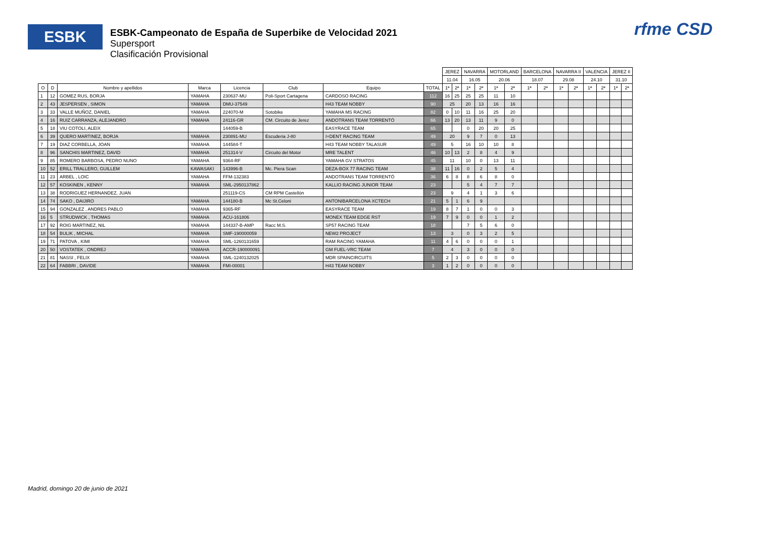ESBK
ESBK-Campeonato de España de Superbike de Velocidad 2021
Supersport
Clasificación Provisional
rfme CSD
| | | | | | | | | JEREZ | | NAVARRA | | MOTORLAND | | BARCELONA | | NAVARRA II | | VALENCIA | | JEREZ II | |
| | | | | | | | | 11.04 | | 16.05 | | 20.06 | | 18.07 | | 29.08 | | 24.10 | | 31.10 | |
| O | D | Nombre y apellidos | Marca | Licencia | Club | Equipo | TOTAL | 1ª | 2ª | 1ª | 2ª | 1ª | 2ª | 1ª | 2ª | 1ª | 2ª | 1ª | 2ª | 1ª | 2ª |
| 1 | 12 | GOMEZ RUS, BORJA | YAMAHA | 230637-MU | Poli-Sport Cartagena | CARDOSO RACING | 112 | 16 | 25 | 25 | 25 | 11 | 10 | | | | | | | | |
| 2 | 43 | JESPERSEN , SIMON | YAMAHA | DMU-37549 | | H43 TEAM NOBBY | 90 | 25 | | 20 | 13 | 16 | 16 | | | | | | | | |
| 3 | 33 | VALLE MUÑOZ, DANIEL | YAMAHA | 224070-M | Sotobike | YAMAHA MS RACING | 82 | 0 | 10 | 11 | 16 | 25 | 20 | | | | | | | | |
| 4 | 16 | RUIZ CARRANZA, ALEJANDRO | YAMAHA | 24116-GR | CM. Circuito de Jerez | ANDOTRANS TEAM TORRENTÓ | 66 | 13 | 20 | 13 | 11 | 9 | 0 | | | | | | | | |
| 5 | 18 | VIU COTOLI, ALEIX | | 144059-B | | EASYRACE TEAM | 65 | | | 0 | 20 | 20 | 25 | | | | | | | | |
| 6 | 39 | QUERO MARTINEZ, BORJA | YAMAHA | 230891-MU | Escuderia J-80 | I+DENT RACING TEAM | 49 | 20 | | 9 | 7 | 0 | 13 | | | | | | | | |
| 7 | 19 | DIAZ CORBELLA, JOAN | YAMAHA | 144584-T | | H43 TEAM NOBBY TALASUR | 49 | 5 | | 16 | 10 | 10 | 8 | | | | | | | | |
| 8 | 96 | SANCHIS MARTINEZ, DAVID | YAMAHA | 251314-V | Circuito del Motor | MRE TALENT | 46 | 10 | 13 | 2 | 8 | 4 | 9 | | | | | | | | |
| 9 | 85 | ROMERO BARBOSA, PEDRO NUNO | YAMAHA | 9364-RF | | YAMAHA GV STRATOS | 45 | 11 | | 10 | 0 | 13 | 11 | | | | | | | | |
| 10 | 52 | ERILL TRALLERO, GUILLEM | KAWASAKI | 143996-B | Mc. Piera Scan | DEZA-BOX 77 RACING TEAM | 38 | 11 | 16 | 0 | 2 | 5 | 4 | | | | | | | | |
| 11 | 23 | ARBEL , LOIC | YAMAHA | FFM-132383 | | ANDOTRANS TEAM TORRENTÓ | 36 | 6 | 8 | 8 | 6 | 8 | 0 | | | | | | | | |
| 12 | 57 | KOSKINEN , KENNY | YAMAHA | SML-2950137862 | | KALLIO RACING JUNIOR TEAM | 23 | | | 5 | 4 | 7 | 7 | | | | | | | | |
| 13 | 38 | RODRIGUEZ HERNANDEZ, JUAN | | 251119-CS | CM RPM Castellón | | 23 | 9 | | 4 | 1 | 3 | 6 | | | | | | | | |
| 14 | 74 | SAKO , DAIJIRO | YAMAHA | 144180-B | Mc St.Celoni | ANTONIBARCELONA XCTECH | 21 | 5 | 1 | 6 | 9 | | | | | | | | | | |
| 15 | 94 | GONZALEZ , ANDRES PABLO | YAMAHA | 9365-RF | | EASYRACE TEAM | 19 | 8 | 7 | 1 | 0 | 0 | 3 | | | | | | | | |
| 16 | 5 | STRUDWICK , THOMAS | YAMAHA | ACU-161806 | | MONEX TEAM EDGE RST | 19 | 7 | 9 | 0 | 0 | 1 | 2 | | | | | | | | |
| 17 | 92 | ROIG MARTINEZ, NIL | YAMAHA | 144337-B-AMP | Racc M.S. | SP57 RACING TEAM | 18 | | | 7 | 5 | 6 | 0 | | | | | | | | |
| 18 | 54 | BULIK , MICHAL | YAMAHA | SMF-190000059 | | NEW2 PROJECT | 13 | 3 | | 0 | 3 | 2 | 5 | | | | | | | | |
| 19 | 71 | PATOVA , KIMI | YAMAHA | SML-1260131659 | | RAM RACING YAMAHA | 11 | 4 | 6 | 0 | 0 | 0 | 1 | | | | | | | | |
| 20 | 50 | VOSTATEK , ONDREJ | YAMAHA | ACCR-190000091 | | GM FUEL-VRC TEAM | 7 | 4 | | 3 | 0 | 0 | 0 | | | | | | | | |
| 21 | 81 | NASSI , FELIX | YAMAHA | SML-1240132025 | | MDR SPAINCIRCUITS | 5 | 2 | 3 | 0 | 0 | 0 | 0 | | | | | | | | |
| 22 | 64 | FABBRI , DAVIDE | YAMAHA | FMI-00001 | | H43 TEAM NOBBY | 3 | 1 | 2 | 0 | 0 | 0 | 0 | | | | | | | | |
Madrid, domingo 20 de junio de 2021